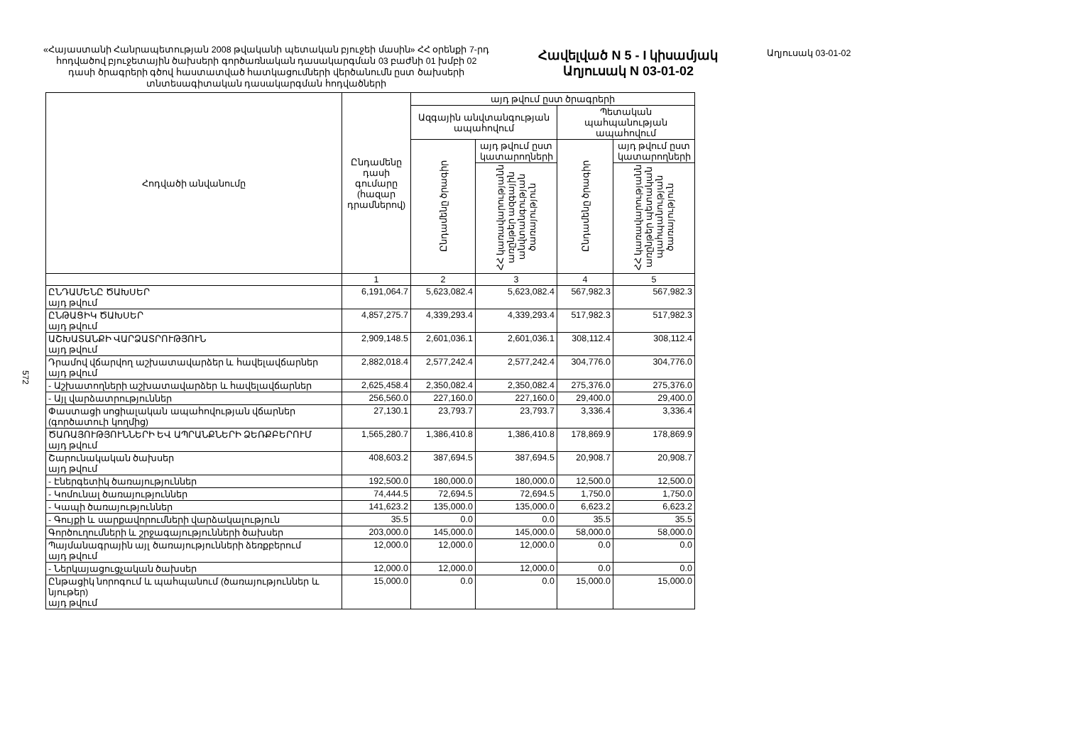572
«Հայաստանի Հանրապետության 2008 թվականի պետական բյուջեի մասին» ՀՀ օրենքի 7-րդ հոդվածով բյուջետային ծախսերի գործառնական դասակարգման 03 բաժնի 01 խմբի 02 դասի ծրագրերի գծով հաստատված հատկացումների վերծանումն ըստ ծախսերի տնտեսագիտական դասակարգման հոդվածների
Հավելված N 5 - I կիսամյակ
Աղյուսակ N 03-01-02
Աղյուսակ 03-01-02
| Հոդվածի անվանումը | Ընդամենը դասի գումարը (հազար դրամներով) | այդ թվում ըստ ծրագրերի | | | |
| --- | --- | --- | --- | --- | --- |
| | | Ազգային անվտանգության ապահովում | | Պետական պահպանության ապահովում | |
| | | Ընդամենը ծրագիր | այդ թվում ըստ կատարողների | Ընդամենը ծրագիր | այդ թվում ըստ կատարողների |
| | | | ՀՀ կառավարությանն առընթեր ազգային անվտանգության ծառայություն | | ՀՀ կառավարությանն առընթեր պետական պահպանության ծառայություն |
| | 1 | 2 | 3 | 4 | 5 |
| ԸՆԴԱՄԵՆԸ ԾԱԽՍԵՐ այդ թվում | 6,191,064.7 | 5,623,082.4 | 5,623,082.4 | 567,982.3 | 567,982.3 |
| ԸՆԹԱՑԻԿ ԾԱԽՍԵՐ այդ թվում | 4,857,275.7 | 4,339,293.4 | 4,339,293.4 | 517,982.3 | 517,982.3 |
| ԱՇԽԱՏԱՆՔԻ ՎԱՐՁԱՏՐՈՒԹՅՈՒՆ այդ թվում | 2,909,148.5 | 2,601,036.1 | 2,601,036.1 | 308,112.4 | 308,112.4 |
| Դրամով վճարվող աշխատավարձեր և հավելավճարներ այդ թվում | 2,882,018.4 | 2,577,242.4 | 2,577,242.4 | 304,776.0 | 304,776.0 |
| - Աշխատողների աշխատավարձեր և հավելավճարներ | 2,625,458.4 | 2,350,082.4 | 2,350,082.4 | 275,376.0 | 275,376.0 |
| - Այլ վարձատրություններ | 256,560.0 | 227,160.0 | 227,160.0 | 29,400.0 | 29,400.0 |
| Փաստացի սոցիալական ապահովության վճարներ (գործատուի կողմից) | 27,130.1 | 23,793.7 | 23,793.7 | 3,336.4 | 3,336.4 |
| ԾԱՌԱՅՈՒԹՅՈՒՆՆԵՐԻ ԵՎ ԱՊՐԱՆՔՆԵՐԻ ՁԵՌՔԲԵՐՈՒՄ այդ թվում | 1,565,280.7 | 1,386,410.8 | 1,386,410.8 | 178,869.9 | 178,869.9 |
| Շարունակական ծախսեր այդ թվում | 408,603.2 | 387,694.5 | 387,694.5 | 20,908.7 | 20,908.7 |
| - Էներգետիկ ծառայություններ | 192,500.0 | 180,000.0 | 180,000.0 | 12,500.0 | 12,500.0 |
| - Կոմունալ ծառայություններ | 74,444.5 | 72,694.5 | 72,694.5 | 1,750.0 | 1,750.0 |
| - Կապի ծառայություններ | 141,623.2 | 135,000.0 | 135,000.0 | 6,623.2 | 6,623.2 |
| - Գույքի և սարքավորումների վարձակալություն | 35.5 | 0.0 | 0.0 | 35.5 | 35.5 |
| Գործուղումների և շրջագայությունների ծախսեր | 203,000.0 | 145,000.0 | 145,000.0 | 58,000.0 | 58,000.0 |
| Պայմանագրային այլ ծառայությունների ձեռքբերում այդ թվում | 12,000.0 | 12,000.0 | 12,000.0 | 0.0 | 0.0 |
| - Ներկայացուցչական ծախսեր | 12,000.0 | 12,000.0 | 12,000.0 | 0.0 | 0.0 |
| Ընթացիկ նորոգում և պահպանում (ծառայություններ և նյութեր) այդ թվում | 15,000.0 | 0.0 | 0.0 | 15,000.0 | 15,000.0 |